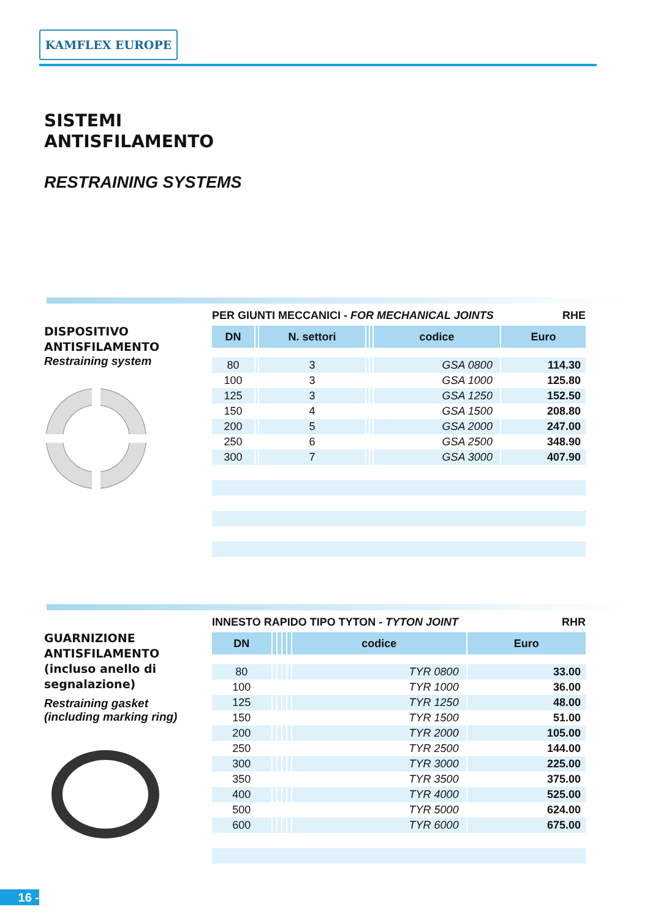KAMFLEX EUROPE
SISTEMI
ANTISFILAMENTO
RESTRAINING SYSTEMS
DISPOSITIVO
ANTISFILAMENTO
Restraining system
PER GIUNTI MECCANICI - FOR MECHANICAL JOINTS RHE
| DN | | N. settori | | | codice | Euro |
| --- | --- | --- | --- | --- | --- | --- |
| 80 | | 3 | | | GSA 0800 | 114.30 |
| 100 | | 3 | | | GSA 1000 | 125.80 |
| 125 | | 3 | | | GSA 1250 | 152.50 |
| 150 | | 4 | | | GSA 1500 | 208.80 |
| 200 | | 5 | | | GSA 2000 | 247.00 |
| 250 | | 6 | | | GSA 2500 | 348.90 |
| 300 | | 7 | | | GSA 3000 | 407.90 |
GUARNIZIONE
ANTISFILAMENTO
(incluso anello di
segnalazione)
Restraining gasket
(including marking ring)
INNESTO RAPIDO TIPO TYTON - TYTON JOINT RHR
| DN | | | | | codice | Euro |
| --- | --- | --- | --- | --- | --- | --- |
| 80 | | | | | TYR 0800 | 33.00 |
| 100 | | | | | TYR 1000 | 36.00 |
| 125 | | | | | TYR 1250 | 48.00 |
| 150 | | | | | TYR 1500 | 51.00 |
| 200 | | | | | TYR 2000 | 105.00 |
| 250 | | | | | TYR 2500 | 144.00 |
| 300 | | | | | TYR 3000 | 225.00 |
| 350 | | | | | TYR 3500 | 375.00 |
| 400 | | | | | TYR 4000 | 525.00 |
| 500 | | | | | TYR 5000 | 624.00 |
| 600 | | | | | TYR 6000 | 675.00 |
16 -